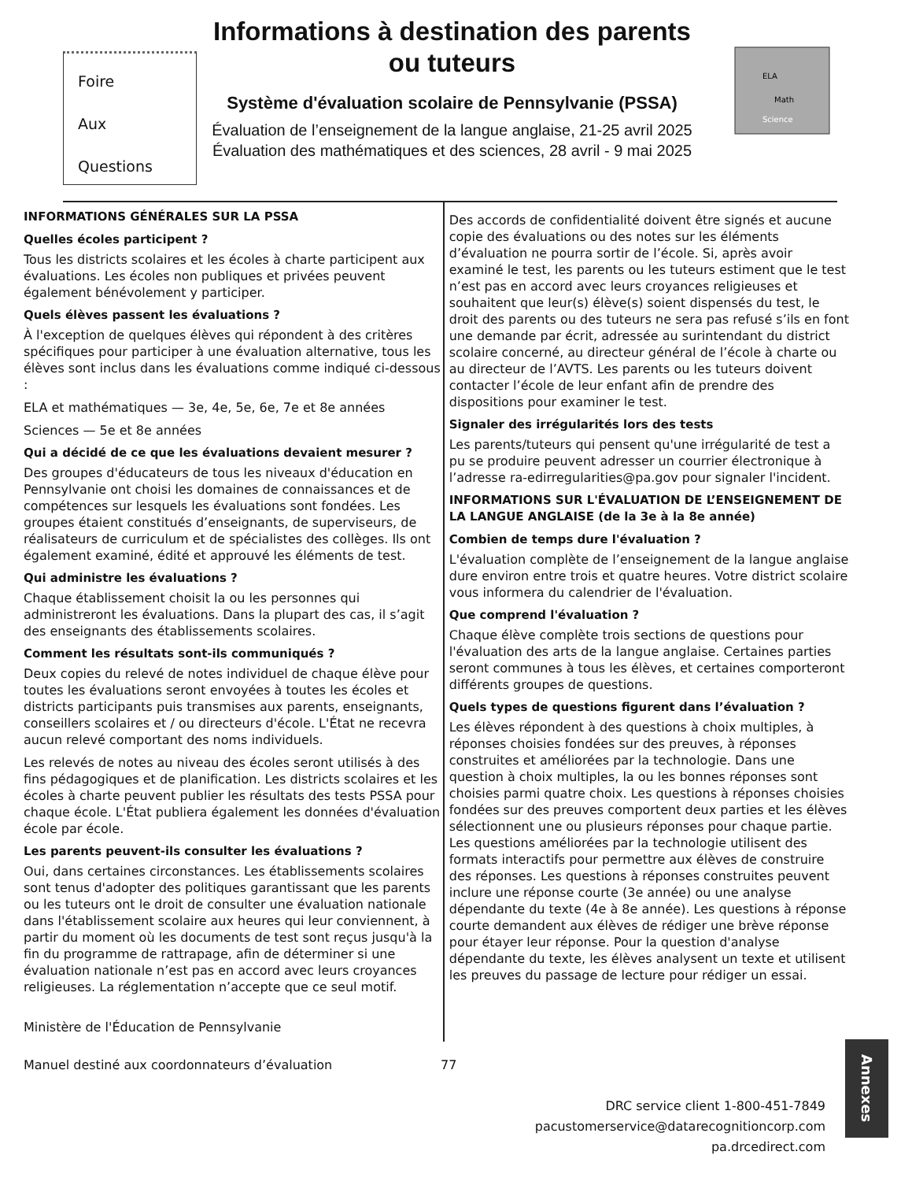Foire
Aux
Questions
Informations à destination des parents ou tuteurs
Système d'évaluation scolaire de Pennsylvanie (PSSA)
Évaluation de l’enseignement de la langue anglaise, 21-25 avril 2025 Évaluation des mathématiques et des sciences, 28 avril - 9 mai 2025
ELA
Math
Science
INFORMATIONS GÉNÉRALES SUR LA PSSA
Quelles écoles participent ?
Tous les districts scolaires et les écoles à charte participent aux évaluations. Les écoles non publiques et privées peuvent également bénévolement y participer.
Quels élèves passent les évaluations ?
À l'exception de quelques élèves qui répondent à des critères spécifiques pour participer à une évaluation alternative, tous les élèves sont inclus dans les évaluations comme indiqué ci-dessous :
ELA et mathématiques — 3e, 4e, 5e, 6e, 7e et 8e années
Sciences — 5e et 8e années
Qui a décidé de ce que les évaluations devaient mesurer ?
Des groupes d'éducateurs de tous les niveaux d'éducation en Pennsylvanie ont choisi les domaines de connaissances et de compétences sur lesquels les évaluations sont fondées. Les groupes étaient constitués d’enseignants, de superviseurs, de réalisateurs de curriculum et de spécialistes des collèges. Ils ont également examiné, édité et approuvé les éléments de test.
Qui administre les évaluations ?
Chaque établissement choisit la ou les personnes qui administreront les évaluations. Dans la plupart des cas, il s’agit des enseignants des établissements scolaires.
Comment les résultats sont-ils communiqués ?
Deux copies du relevé de notes individuel de chaque élève pour toutes les évaluations seront envoyées à toutes les écoles et districts participants puis transmises aux parents, enseignants, conseillers scolaires et / ou directeurs d'école. L'État ne recevra aucun relevé comportant des noms individuels.
Les relevés de notes au niveau des écoles seront utilisés à des fins pédagogiques et de planification. Les districts scolaires et les écoles à charte peuvent publier les résultats des tests PSSA pour chaque école. L'État publiera également les données d'évaluation école par école.
Les parents peuvent-ils consulter les évaluations ?
Oui, dans certaines circonstances. Les établissements scolaires sont tenus d'adopter des politiques garantissant que les parents ou les tuteurs ont le droit de consulter une évaluation nationale dans l'établissement scolaire aux heures qui leur conviennent, à partir du moment où les documents de test sont reçus jusqu'à la fin du programme de rattrapage, afin de déterminer si une évaluation nationale n’est pas en accord avec leurs croyances religieuses. La réglementation n’accepte que ce seul motif.
Ministère de l'Éducation de Pennsylvanie
Des accords de confidentialité doivent être signés et aucune copie des évaluations ou des notes sur les éléments d’évaluation ne pourra sortir de l’école. Si, après avoir examiné le test, les parents ou les tuteurs estiment que le test n’est pas en accord avec leurs croyances religieuses et souhaitent que leur(s) élève(s) soient dispensés du test, le droit des parents ou des tuteurs ne sera pas refusé s’ils en font une demande par écrit, adressée au surintendant du district scolaire concerné, au directeur général de l’école à charte ou au directeur de l’AVTS. Les parents ou les tuteurs doivent contacter l’école de leur enfant afin de prendre des dispositions pour examiner le test.
Signaler des irrégularités lors des tests
Les parents/tuteurs qui pensent qu'une irrégularité de test a pu se produire peuvent adresser un courrier électronique à l’adresse ra-edirregularities@pa.gov pour signaler l'incident.
INFORMATIONS SUR L'ÉVALUATION DE L’ENSEIGNEMENT DE LA LANGUE ANGLAISE (de la 3e à la 8e année)
Combien de temps dure l'évaluation ?
L'évaluation complète de l’enseignement de la langue anglaise dure environ entre trois et quatre heures. Votre district scolaire vous informera du calendrier de l'évaluation.
Que comprend l'évaluation ?
Chaque élève complète trois sections de questions pour l'évaluation des arts de la langue anglaise. Certaines parties seront communes à tous les élèves, et certaines comporteront différents groupes de questions.
Quels types de questions figurent dans l’évaluation ?
Les élèves répondent à des questions à choix multiples, à réponses choisies fondées sur des preuves, à réponses construites et améliorées par la technologie. Dans une question à choix multiples, la ou les bonnes réponses sont choisies parmi quatre choix. Les questions à réponses choisies fondées sur des preuves comportent deux parties et les élèves sélectionnent une ou plusieurs réponses pour chaque partie. Les questions améliorées par la technologie utilisent des formats interactifs pour permettre aux élèves de construire des réponses. Les questions à réponses construites peuvent inclure une réponse courte (3e année) ou une analyse dépendante du texte (4e à 8e année). Les questions à réponse courte demandent aux élèves de rédiger une brève réponse pour étayer leur réponse. Pour la question d'analyse dépendante du texte, les élèves analysent un texte et utilisent les preuves du passage de lecture pour rédiger un essai.
Manuel destiné aux coordonnateurs d’évaluation 77
DRC service client 1-800-451-7849
pacustomerservice@datarecognitioncorp.com
pa.drcedirect.com
Annexes